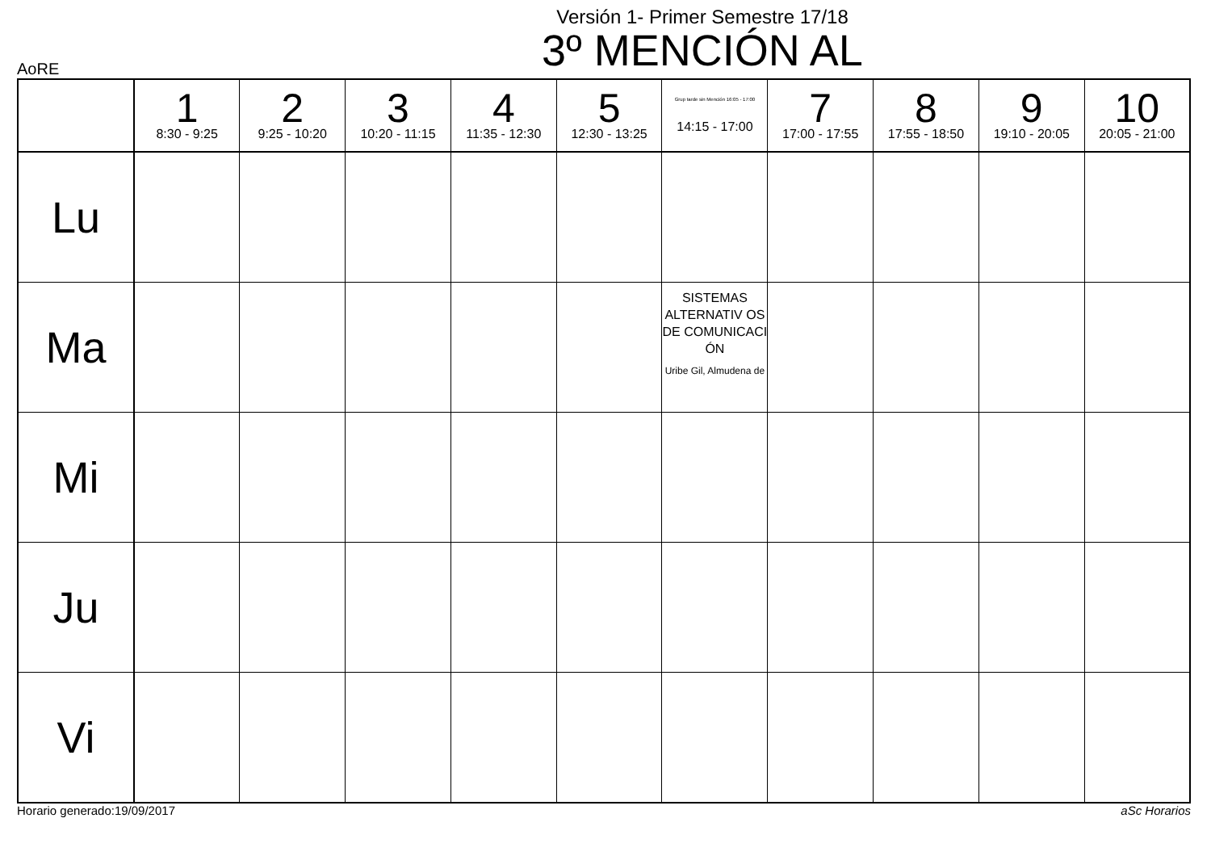Versión 1- Primer Semestre 17/18
3º MENCIÓN AL
AoRE
| | 1 8:30 - 9:25 | 2 9:25 - 10:20 | 3 10:20 - 11:15 | 4 11:35 - 12:30 | 5 12:30 - 13:25 | Grup tarde sin Mención 16:05 - 17:00 14:15 - 17:00 | 7 17:00 - 17:55 | 8 17:55 - 18:50 | 9 19:10 - 20:05 | 10 20:05 - 21:00 |
| --- | --- | --- | --- | --- | --- | --- | --- | --- | --- | --- |
| Lu | | | | | | | | | | |
| Ma | | | | | | SISTEMAS ALTERNATIV OS DE COMUNICACI ÓN Uribe Gil, Almudena de | | | | |
| Mi | | | | | | | | | | |
| Ju | | | | | | | | | | |
| Vi | | | | | | | | | | |
Horario generado:19/09/2017 aSc Horarios